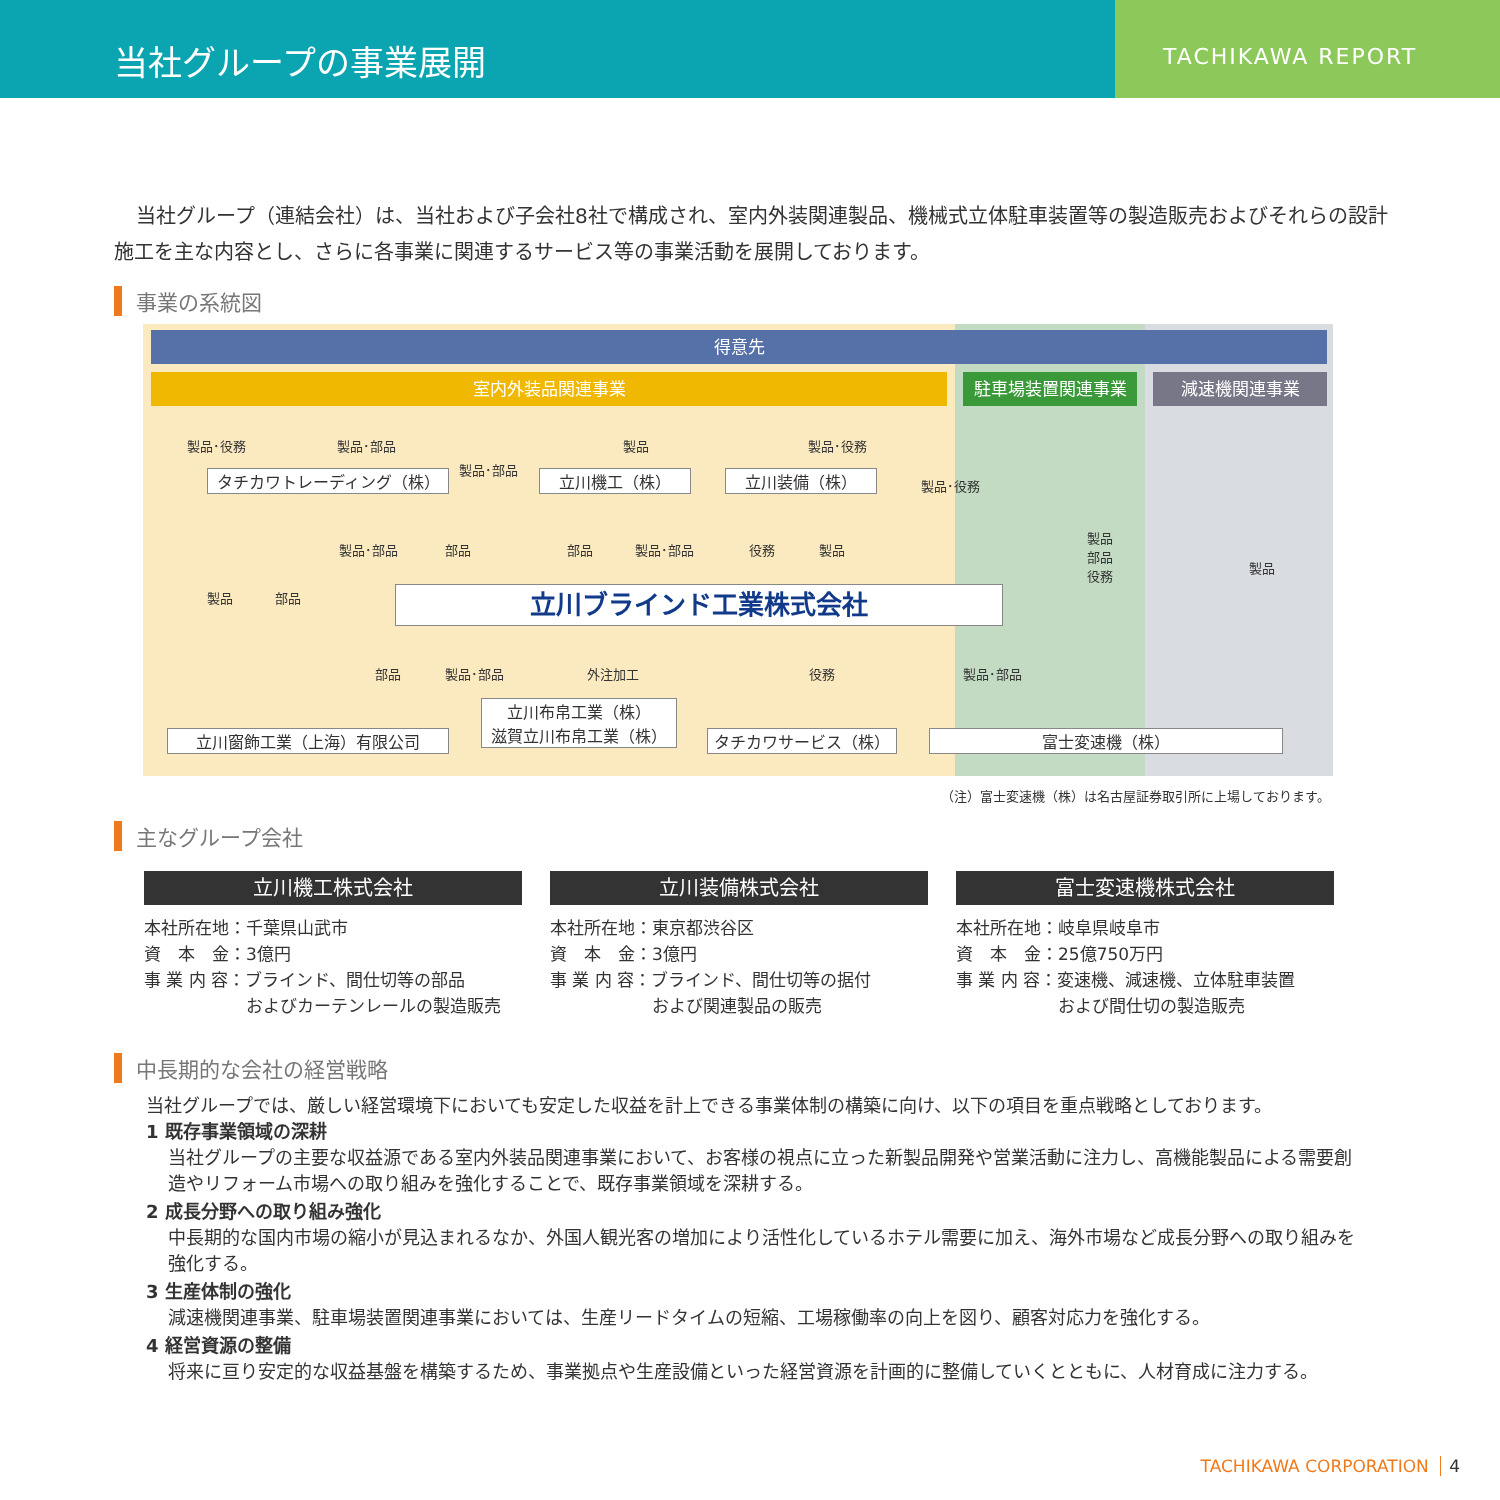当社グループの事業展開
TACHIKAWA REPORT
当社グループ（連結会社）は、当社および子会社8社で構成され、室内外装関連製品、機械式立体駐車装置等の製造販売およびそれらの設計施工を主な内容とし、さらに各事業に関連するサービス等の事業活動を展開しております。
事業の系統図
得意先
室内外装品関連事業 駐車場装置関連事業 減速機関連事業
製品･役務 製品･部品 製品 製品･役務
タチカワトレーディング（株）
製品･部品
立川機工（株） 立川装備（株） 製品･役務
製品･部品 部品 部品 製品･部品 役務 製品
製品
部品
役務
製品
製品 部品 立川ブラインド工業株式会社
部品 製品･部品 外注加工 役務 製品･部品
立川窗飾工業（上海）有限公司
立川布帛工業（株）
滋賀立川布帛工業（株）
タチカワサービス（株） 富士変速機（株）
（注）富士変速機（株）は名古屋証券取引所に上場しております。
主なグループ会社
立川機工株式会社
本社所在地：千葉県山武市
資　本　金：3億円
事 業 内 容：ブラインド、間仕切等の部品
　　　　　　およびカーテンレールの製造販売
立川装備株式会社
本社所在地：東京都渋谷区
資　本　金：3億円
事 業 内 容：ブラインド、間仕切等の据付
　　　　　　および関連製品の販売
富士変速機株式会社
本社所在地：岐阜県岐阜市
資　本　金：25億750万円
事 業 内 容：変速機、減速機、立体駐車装置
　　　　　　および間仕切の製造販売
中長期的な会社の経営戦略
当社グループでは、厳しい経営環境下においても安定した収益を計上できる事業体制の構築に向け、以下の項目を重点戦略としております。
1 既存事業領域の深耕
当社グループの主要な収益源である室内外装品関連事業において、お客様の視点に立った新製品開発や営業活動に注力し、高機能製品による需要創造やリフォーム市場への取り組みを強化することで、既存事業領域を深耕する。
2 成長分野への取り組み強化
中長期的な国内市場の縮小が見込まれるなか、外国人観光客の増加により活性化しているホテル需要に加え、海外市場など成長分野への取り組みを強化する。
3 生産体制の強化
減速機関連事業、駐車場装置関連事業においては、生産リードタイムの短縮、工場稼働率の向上を図り、顧客対応力を強化する。
4 経営資源の整備
将来に亘り安定的な収益基盤を構築するため、事業拠点や生産設備といった経営資源を計画的に整備していくとともに、人材育成に注力する。
TACHIKAWA CORPORATION 4